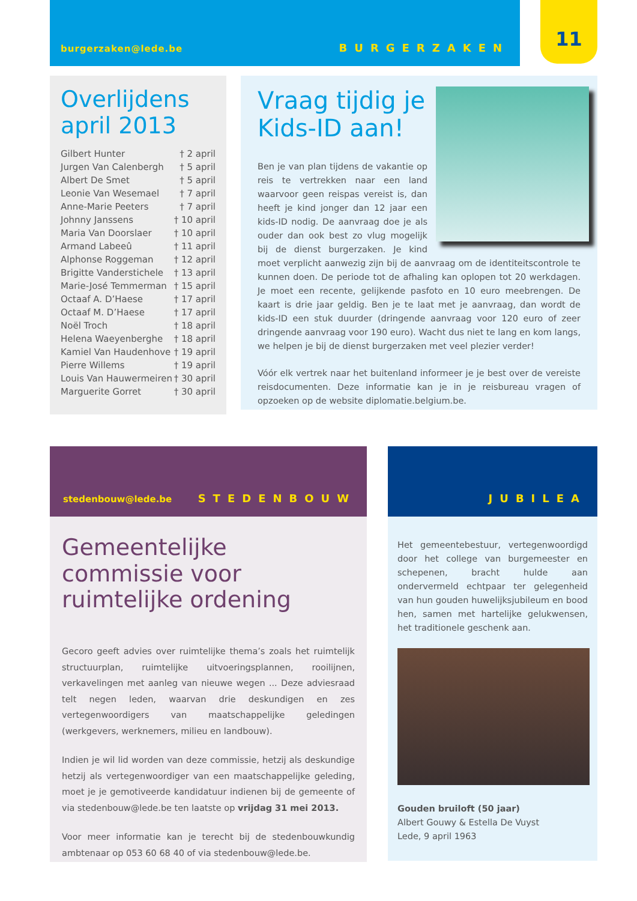burgerzaken@lede.be BURGERZAKEN 11
Overlijdens april 2013
| Gilbert Hunter | † 2 april |
| Jurgen Van Calenbergh | † 5 april |
| Albert De Smet | † 5 april |
| Leonie Van Wesemael | † 7 april |
| Anne-Marie Peeters | † 7 april |
| Johnny Janssens | † 10 april |
| Maria Van Doorslaer | † 10 april |
| Armand Labeeû | † 11 april |
| Alphonse Roggeman | † 12 april |
| Brigitte Vanderstichele | † 13 april |
| Marie-José Temmerman | † 15 april |
| Octaaf A. D’Haese | † 17 april |
| Octaaf M. D’Haese | † 17 april |
| Noël Troch | † 18 april |
| Helena Waeyenberghe | † 18 april |
| Kamiel Van Haudenhove | † 19 april |
| Pierre Willems | † 19 april |
| Louis Van Hauwermeiren | † 30 april |
| Marguerite Gorret | † 30 april |
Vraag tijdig je Kids-ID aan!
Ben je van plan tijdens de vakantie op reis te vertrekken naar een land waarvoor geen reispas vereist is, dan heeft je kind jonger dan 12 jaar een kids-ID nodig. De aanvraag doe je als ouder dan ook best zo vlug mogelijk bij de dienst burgerzaken. Je kind moet verplicht aanwezig zijn bij de aanvraag om de identiteitscontrole te kunnen doen. De periode tot de afhaling kan oplopen tot 20 werkdagen. Je moet een recente, gelijkende pasfoto en 10 euro meebrengen. De kaart is drie jaar geldig. Ben je te laat met je aanvraag, dan wordt de kids-ID een stuk duurder (dringende aanvraag voor 120 euro of zeer dringende aanvraag voor 190 euro). Wacht dus niet te lang en kom langs, we helpen je bij de dienst burgerzaken met veel plezier verder!
Vóór elk vertrek naar het buitenland informeer je je best over de vereiste reisdocumenten. Deze informatie kan je in je reisbureau vragen of opzoeken op de website diplomatie.belgium.be.
stedenbouw@lede.be STEDENBOUW
Gemeentelijke commissie voor ruimtelijke ordening
Gecoro geeft advies over ruimtelijke thema’s zoals het ruimtelijk structuurplan, ruimtelijke uitvoeringsplannen, rooilijnen, verkavelingen met aanleg van nieuwe wegen ... Deze adviesraad telt negen leden, waarvan drie deskundigen en zes vertegenwoordigers van maatschappelijke geledingen (werkgevers, werknemers, milieu en landbouw).
Indien je wil lid worden van deze commissie, hetzij als deskundige hetzij als vertegenwoordiger van een maatschappelijke geleding, moet je je gemotiveerde kandidatuur indienen bij de gemeente of via stedenbouw@lede.be ten laatste op vrijdag 31 mei 2013.
Voor meer informatie kan je terecht bij de stedenbouwkundig ambtenaar op 053 60 68 40 of via stedenbouw@lede.be.
JUBILEA
Het gemeentebestuur, vertegenwoordigd door het college van burgemeester en schepenen, bracht hulde aan ondervermeld echtpaar ter gelegenheid van hun gouden huwelijksjubileum en bood hen, samen met hartelijke gelukwensen, het traditionele geschenk aan.
Gouden bruiloft (50 jaar)
Albert Gouwy & Estella De Vuyst
Lede, 9 april 1963